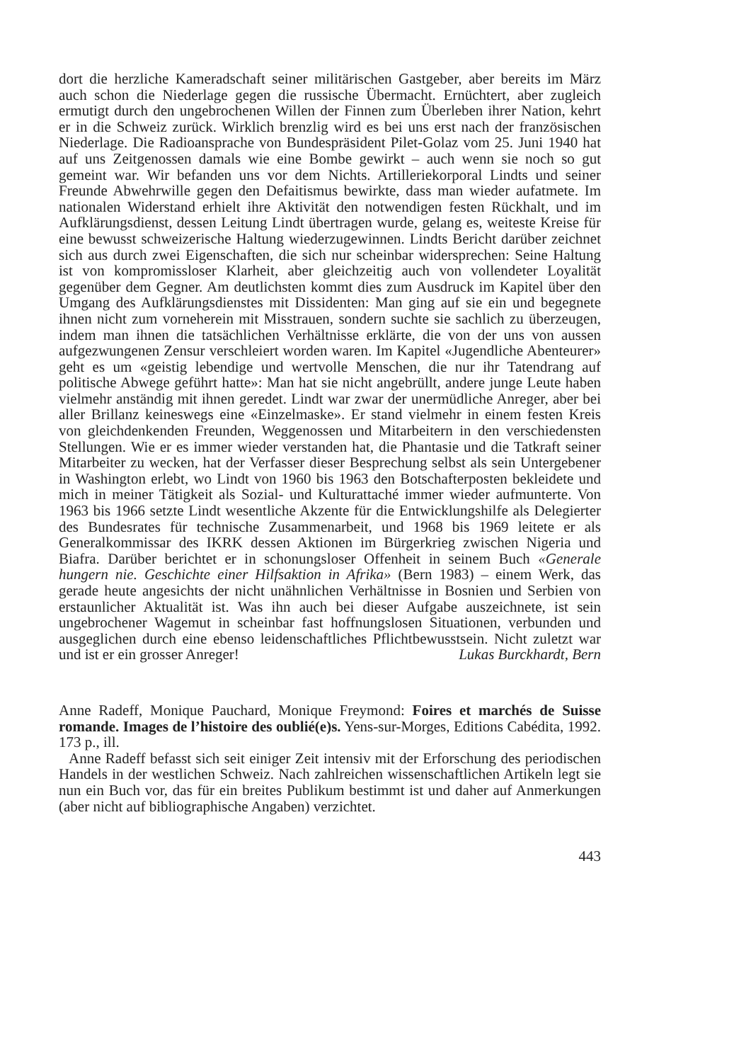dort die herzliche Kameradschaft seiner militärischen Gastgeber, aber bereits im März auch schon die Niederlage gegen die russische Übermacht. Ernüchtert, aber zugleich ermutigt durch den ungebrochenen Willen der Finnen zum Überleben ihrer Nation, kehrt er in die Schweiz zurück. Wirklich brenzlig wird es bei uns erst nach der französischen Niederlage. Die Radioansprache von Bundespräsident Pilet-Golaz vom 25. Juni 1940 hat auf uns Zeitgenossen damals wie eine Bombe gewirkt – auch wenn sie noch so gut gemeint war. Wir befanden uns vor dem Nichts. Artilleriekorporal Lindts und seiner Freunde Abwehrwille gegen den Defaitismus bewirkte, dass man wieder aufatmete. Im nationalen Widerstand erhielt ihre Aktivität den notwendigen festen Rückhalt, und im Aufklärungsdienst, dessen Leitung Lindt übertragen wurde, gelang es, weiteste Kreise für eine bewusst schweizerische Haltung wiederzugewinnen. Lindts Bericht darüber zeichnet sich aus durch zwei Eigenschaften, die sich nur scheinbar widersprechen: Seine Haltung ist von kompromissloser Klarheit, aber gleichzeitig auch von vollendeter Loyalität gegenüber dem Gegner. Am deutlichsten kommt dies zum Ausdruck im Kapitel über den Umgang des Aufklärungsdienstes mit Dissidenten: Man ging auf sie ein und begegnete ihnen nicht zum vorneherein mit Misstrauen, sondern suchte sie sachlich zu überzeugen, indem man ihnen die tatsächlichen Verhältnisse erklärte, die von der uns von aussen aufgezwungenen Zensur verschleiert worden waren. Im Kapitel «Jugendliche Abenteurer» geht es um «geistig lebendige und wertvolle Menschen, die nur ihr Tatendrang auf politische Abwege geführt hatte»: Man hat sie nicht angebrüllt, andere junge Leute haben vielmehr anständig mit ihnen geredet. Lindt war zwar der unermüdliche Anreger, aber bei aller Brillanz keineswegs eine «Einzelmaske». Er stand vielmehr in einem festen Kreis von gleichdenkenden Freunden, Weggenossen und Mitarbeitern in den verschiedensten Stellungen. Wie er es immer wieder verstanden hat, die Phantasie und die Tatkraft seiner Mitarbeiter zu wecken, hat der Verfasser dieser Besprechung selbst als sein Untergebener in Washington erlebt, wo Lindt von 1960 bis 1963 den Botschafterposten bekleidete und mich in meiner Tätigkeit als Sozial- und Kulturattaché immer wieder aufmunterte. Von 1963 bis 1966 setzte Lindt wesentliche Akzente für die Entwicklungshilfe als Delegierter des Bundesrates für technische Zusammenarbeit, und 1968 bis 1969 leitete er als Generalkommissar des IKRK dessen Aktionen im Bürgerkrieg zwischen Nigeria und Biafra. Darüber berichtet er in schonungsloser Offenheit in seinem Buch «Generale hungern nie. Geschichte einer Hilfsaktion in Afrika» (Bern 1983) – einem Werk, das gerade heute angesichts der nicht unähnlichen Verhältnisse in Bosnien und Serbien von erstaunlicher Aktualität ist. Was ihn auch bei dieser Aufgabe auszeichnete, ist sein ungebrochener Wagemut in scheinbar fast hoffnungslosen Situationen, verbunden und ausgeglichen durch eine ebenso leidenschaftliches Pflichtbewusstsein. Nicht zuletzt war und ist er ein grosser Anreger!
Lukas Burckhardt, Bern
Anne Radeff, Monique Pauchard, Monique Freymond: Foires et marchés de Suisse romande. Images de l’histoire des oublié(e)s. Yens-sur-Morges, Editions Cabédita, 1992. 173 p., ill.
Anne Radeff befasst sich seit einiger Zeit intensiv mit der Erforschung des periodischen Handels in der westlichen Schweiz. Nach zahlreichen wissenschaftlichen Artikeln legt sie nun ein Buch vor, das für ein breites Publikum bestimmt ist und daher auf Anmerkungen (aber nicht auf bibliographische Angaben) verzichtet.
443